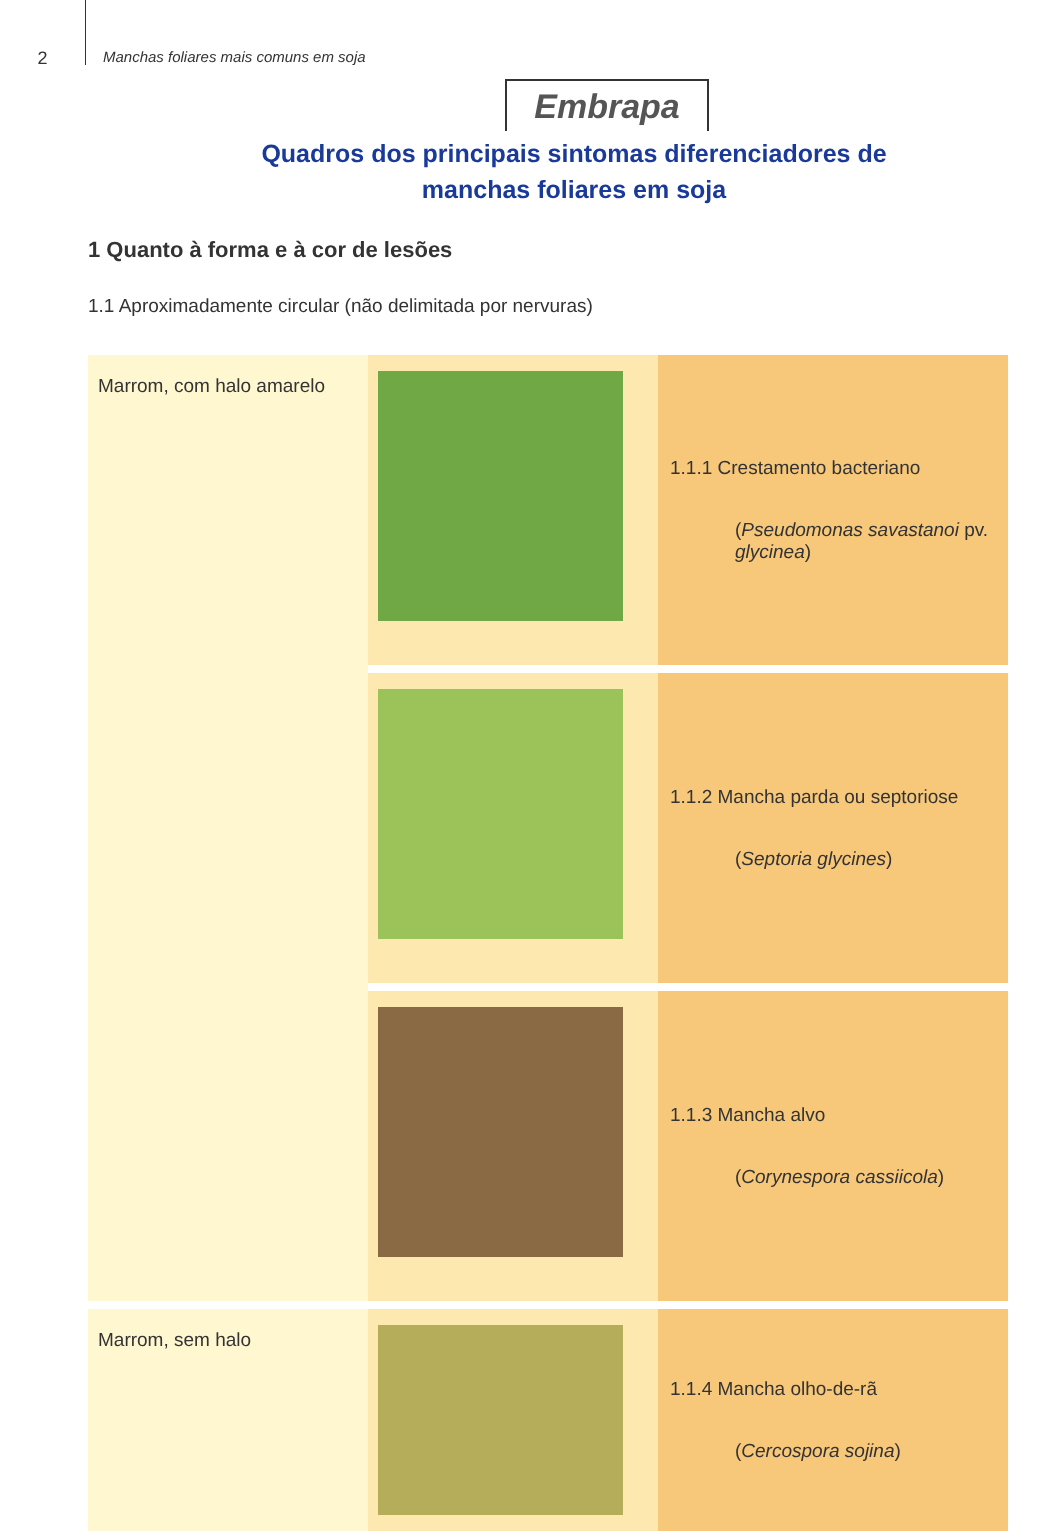2
Manchas foliares mais comuns em soja
Embrapa
Quadros dos principais sintomas diferenciadores de
manchas foliares em soja
1 Quanto à forma e à cor de lesões
1.1 Aproximadamente circular (não delimitada por nervuras)
| Marrom, com halo amarelo | | 1.1.1 Crestamento bacteriano ( Pseudomonas savastanoi pv. glycinea ) |
| | | 1.1.2 Mancha parda ou septoriose ( Septoria glycines ) |
| | | 1.1.3 Mancha alvo ( Corynespora cassiicola ) |
| Marrom, sem halo | | 1.1.4 Mancha olho-de-rã ( Cercospora sojina ) |